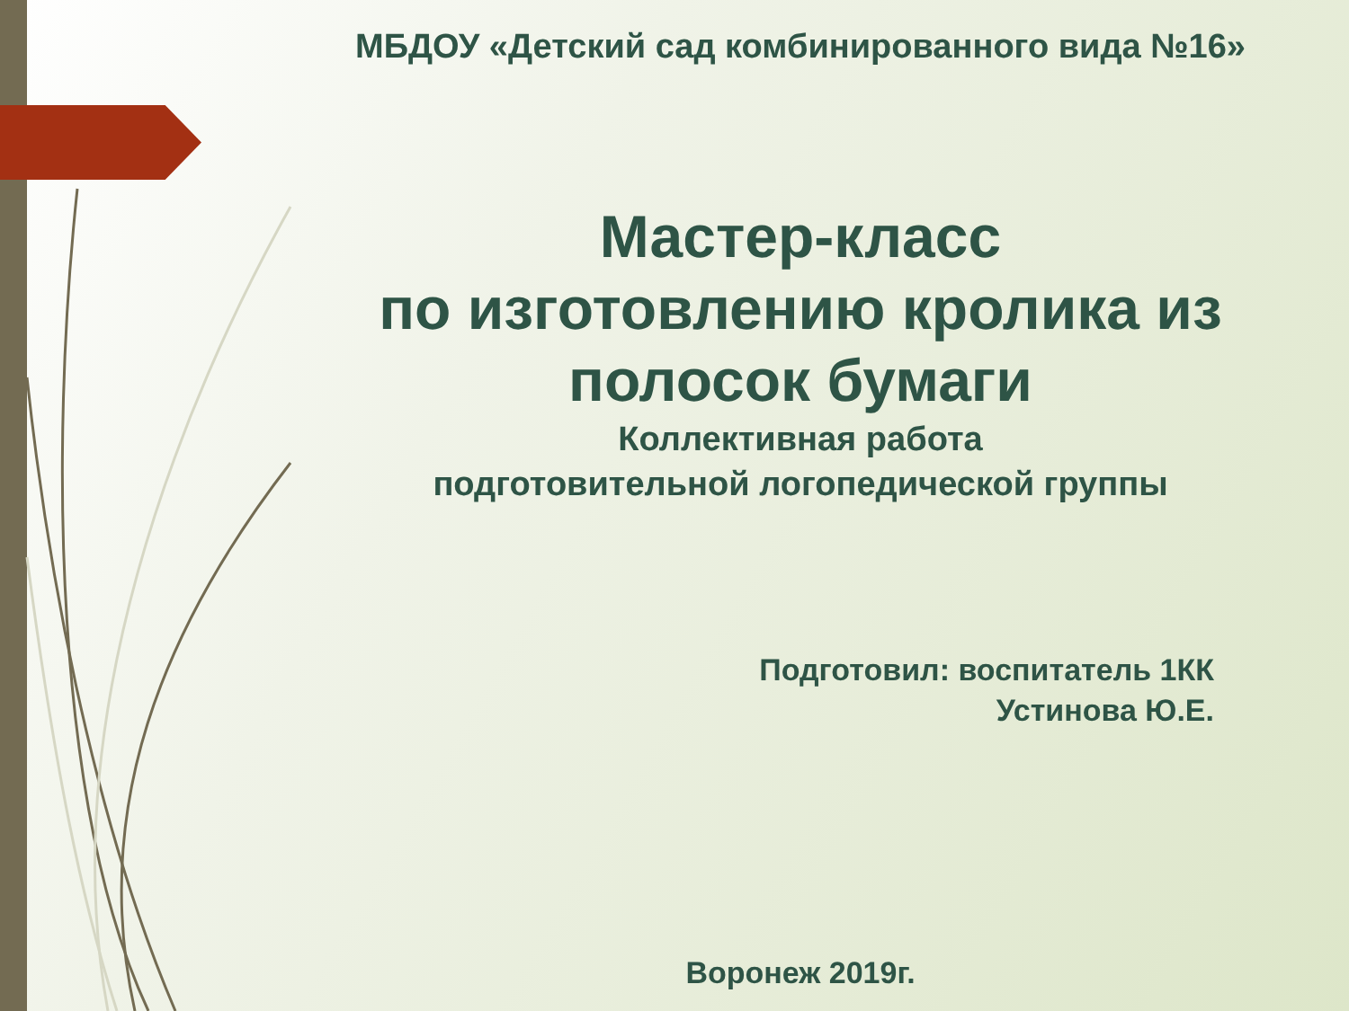МБДОУ «Детский сад комбинированного вида №16»
Мастер-класс
по изготовлению кролика из полосок бумаги
Коллективная работа
подготовительной логопедической группы
Подготовил: воспитатель 1КК
Устинова Ю.Е.
Воронеж 2019г.